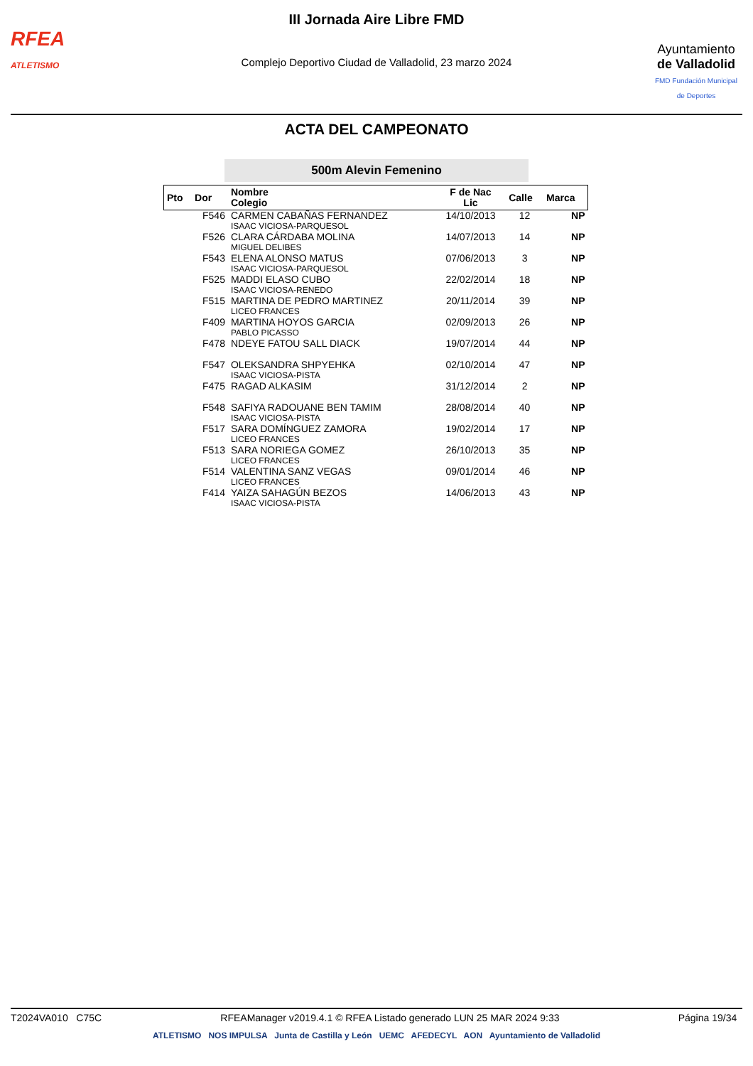RFEA
ATLETISMO
III Jornada Aire Libre FMD
Complejo Deportivo Ciudad de Valladolid, 23 marzo 2024
Ayuntamiento
de Valladolid
FMD Fundación Municipal de Deportes
ACTA DEL CAMPEONATO
500m Alevin Femenino
| Pto | Dor | Nombre Colegio | F de Nac Lic | Calle | Marca |
| --- | --- | --- | --- | --- | --- |
| | F546 | CARMEN CABAÑAS FERNANDEZ ISAAC VICIOSA-PARQUESOL | 14/10/2013 | 12 | NP |
| | F526 | CLARA CÁRDABA MOLINA MIGUEL DELIBES | 14/07/2013 | 14 | NP |
| | F543 | ELENA ALONSO MATUS ISAAC VICIOSA-PARQUESOL | 07/06/2013 | 3 | NP |
| | F525 | MADDI ELASO CUBO ISAAC VICIOSA-RENEDO | 22/02/2014 | 18 | NP |
| | F515 | MARTINA DE PEDRO MARTINEZ LICEO FRANCES | 20/11/2014 | 39 | NP |
| | F409 | MARTINA HOYOS GARCIA PABLO PICASSO | 02/09/2013 | 26 | NP |
| | F478 | NDEYE FATOU SALL DIACK | 19/07/2014 | 44 | NP |
| | F547 | OLEKSANDRA SHPYEHKA ISAAC VICIOSA-PISTA | 02/10/2014 | 47 | NP |
| | F475 | RAGAD ALKASIM | 31/12/2014 | 2 | NP |
| | F548 | SAFIYA RADOUANE BEN TAMIM ISAAC VICIOSA-PISTA | 28/08/2014 | 40 | NP |
| | F517 | SARA DOMÍNGUEZ ZAMORA LICEO FRANCES | 19/02/2014 | 17 | NP |
| | F513 | SARA NORIEGA GOMEZ LICEO FRANCES | 26/10/2013 | 35 | NP |
| | F514 | VALENTINA SANZ VEGAS LICEO FRANCES | 09/01/2014 | 46 | NP |
| | F414 | YAIZA SAHAGÚN BEZOS ISAAC VICIOSA-PISTA | 14/06/2013 | 43 | NP |
T2024VA010 C75C RFEAManager v2019.4.1 © RFEA Listado generado LUN 25 MAR 2024 9:33 Página 19/34
ATLETISMO NOS IMPULSA Junta de Castilla y León UEMC AFEDECYL AON Ayuntamiento de Valladolid